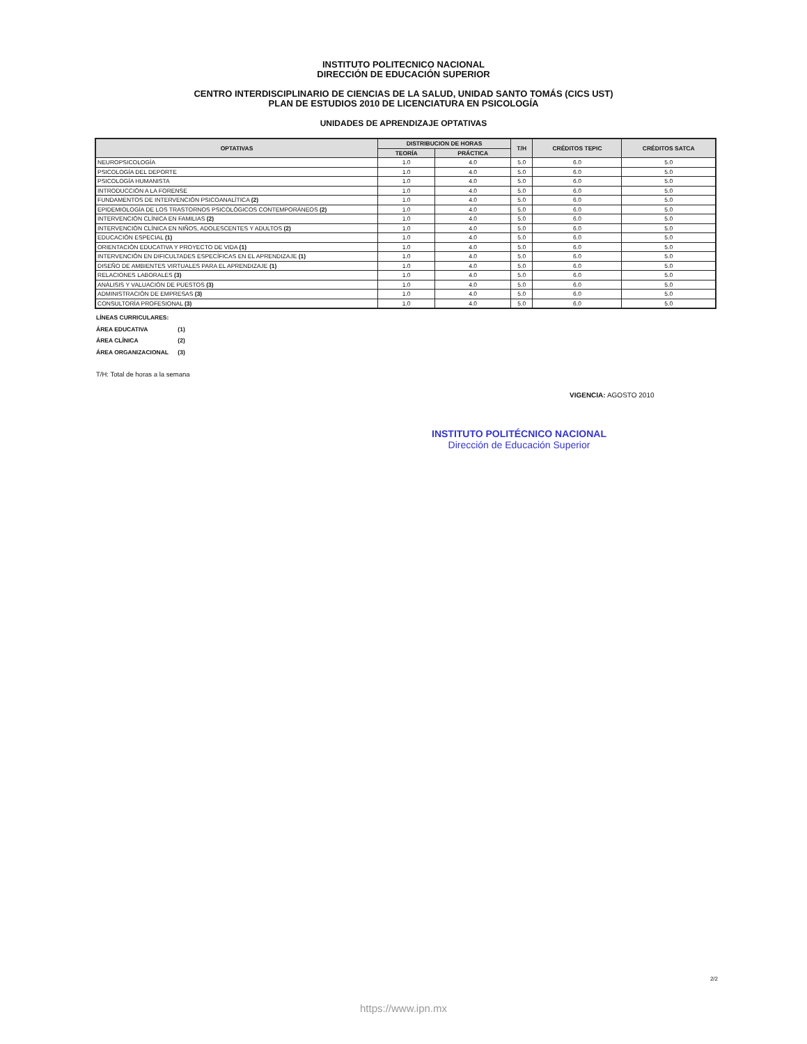INSTITUTO POLITECNICO NACIONAL
DIRECCIÓN DE EDUCACIÓN SUPERIOR
CENTRO INTERDISCIPLINARIO DE CIENCIAS DE LA SALUD, UNIDAD SANTO TOMÁS (CICS UST)
PLAN DE ESTUDIOS 2010 DE LICENCIATURA EN PSICOLOGÍA
UNIDADES DE APRENDIZAJE OPTATIVAS
| OPTATIVAS | DISTRIBUCION DE HORAS | | T/H | CRÉDITOS TEPIC | CRÉDITOS SATCA |
| --- | --- | --- | --- | --- | --- |
| | TEORÍA | PRÁCTICA | | | |
| NEUROPSICOLOGÍA | 1.0 | 4.0 | 5.0 | 6.0 | 5.0 |
| PSICOLOGÍA DEL DEPORTE | 1.0 | 4.0 | 5.0 | 6.0 | 5.0 |
| PSICOLOGÍA HUMANISTA | 1.0 | 4.0 | 5.0 | 6.0 | 5.0 |
| INTRODUCCIÓN A LA FORENSE | 1.0 | 4.0 | 5.0 | 6.0 | 5.0 |
| FUNDAMENTOS DE INTERVENCIÓN PSICOANALÍTICA (2) | 1.0 | 4.0 | 5.0 | 6.0 | 5.0 |
| EPIDEMIOLOGÍA DE LOS TRASTORNOS PSICOLÓGICOS CONTEMPORÁNEOS (2) | 1.0 | 4.0 | 5.0 | 6.0 | 5.0 |
| INTERVENCIÓN CLÍNICA EN FAMILIAS (2) | 1.0 | 4.0 | 5.0 | 6.0 | 5.0 |
| INTERVENCIÓN CLÍNICA EN NIÑOS, ADOLESCENTES Y ADULTOS (2) | 1.0 | 4.0 | 5.0 | 6.0 | 5.0 |
| EDUCACIÓN ESPECIAL (1) | 1.0 | 4.0 | 5.0 | 6.0 | 5.0 |
| ORIENTACIÓN EDUCATIVA Y PROYECTO DE VIDA (1) | 1.0 | 4.0 | 5.0 | 6.0 | 5.0 |
| INTERVENCIÓN EN DIFICULTADES ESPECÍFICAS EN EL APRENDIZAJE (1) | 1.0 | 4.0 | 5.0 | 6.0 | 5.0 |
| DISEÑO DE AMBIENTES VIRTUALES PARA EL APRENDIZAJE (1) | 1.0 | 4.0 | 5.0 | 6.0 | 5.0 |
| RELACIONES LABORALES (3) | 1.0 | 4.0 | 5.0 | 6.0 | 5.0 |
| ANÁLISIS Y VALUACIÓN DE PUESTOS (3) | 1.0 | 4.0 | 5.0 | 6.0 | 5.0 |
| ADMINISTRACIÓN DE EMPRESAS (3) | 1.0 | 4.0 | 5.0 | 6.0 | 5.0 |
| CONSULTORÍA PROFESIONAL (3) | 1.0 | 4.0 | 5.0 | 6.0 | 5.0 |
LÍNEAS CURRICULARES:
ÁREA EDUCATIVA (1)
ÁREA CLÍNICA (2)
ÁREA ORGANIZACIONAL (3)
T/H: Total de horas a la semana
VIGENCIA: AGOSTO 2010
INSTITUTO POLITÉCNICO NACIONAL
Dirección de Educación Superior
2/2
https://www.ipn.mx